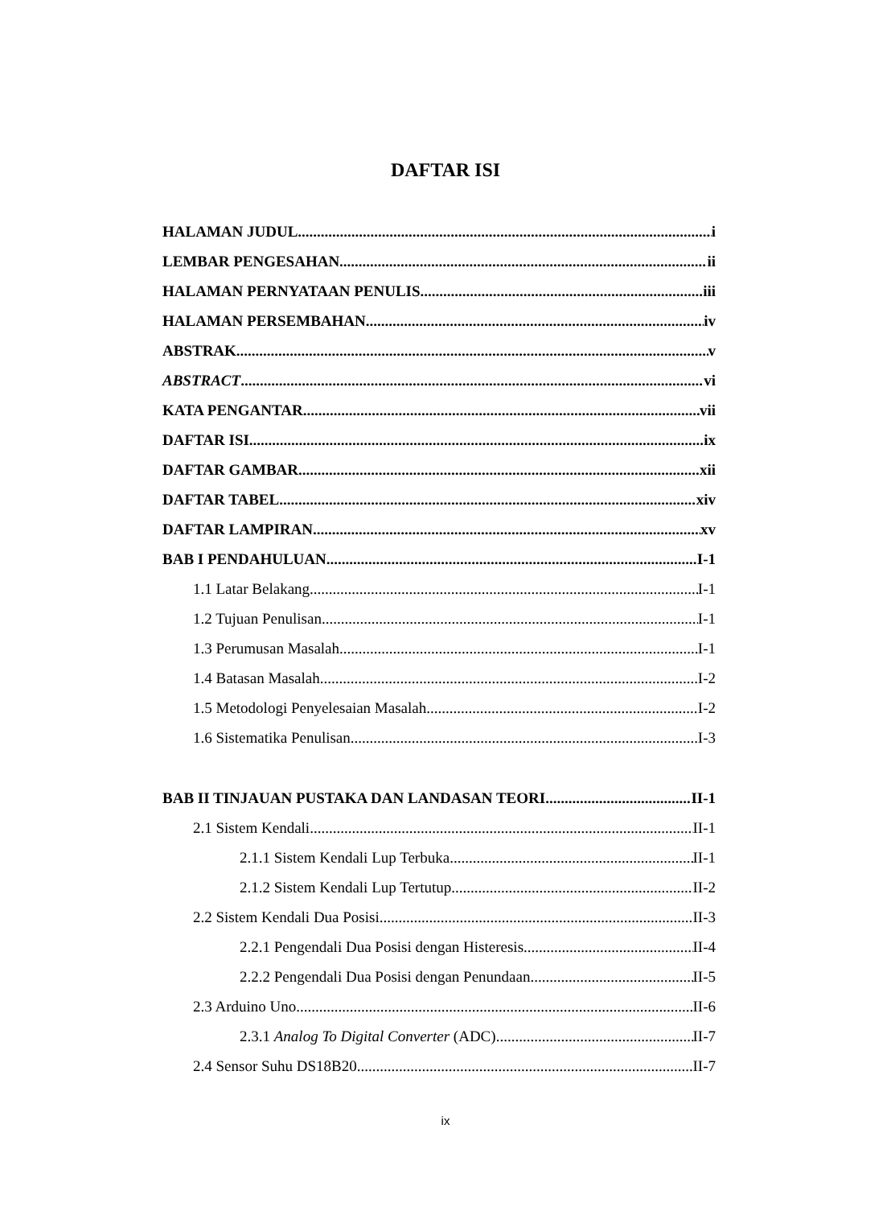DAFTAR ISI
HALAMAN JUDUL i
LEMBAR PENGESAHAN ii
HALAMAN PERNYATAAN PENULIS iii
HALAMAN PERSEMBAHAN iv
ABSTRAK v
ABSTRACT vi
KATA PENGANTAR vii
DAFTAR ISI ix
DAFTAR GAMBAR xii
DAFTAR TABEL xiv
DAFTAR LAMPIRAN xv
BAB I PENDAHULUAN I-1
1.1 Latar Belakang I-1
1.2 Tujuan Penulisan I-1
1.3 Perumusan Masalah I-1
1.4 Batasan Masalah I-2
1.5 Metodologi Penyelesaian Masalah I-2
1.6 Sistematika Penulisan I-3
BAB II TINJAUAN PUSTAKA DAN LANDASAN TEORI II-1
2.1 Sistem Kendali II-1
2.1.1 Sistem Kendali Lup Terbuka II-1
2.1.2 Sistem Kendali Lup Tertutup II-2
2.2 Sistem Kendali Dua Posisi II-3
2.2.1 Pengendali Dua Posisi dengan Histeresis II-4
2.2.2 Pengendali Dua Posisi dengan Penundaan II-5
2.3 Arduino Uno II-6
2.3.1 Analog To Digital Converter (ADC) II-7
2.4 Sensor Suhu DS18B20 II-7
ix